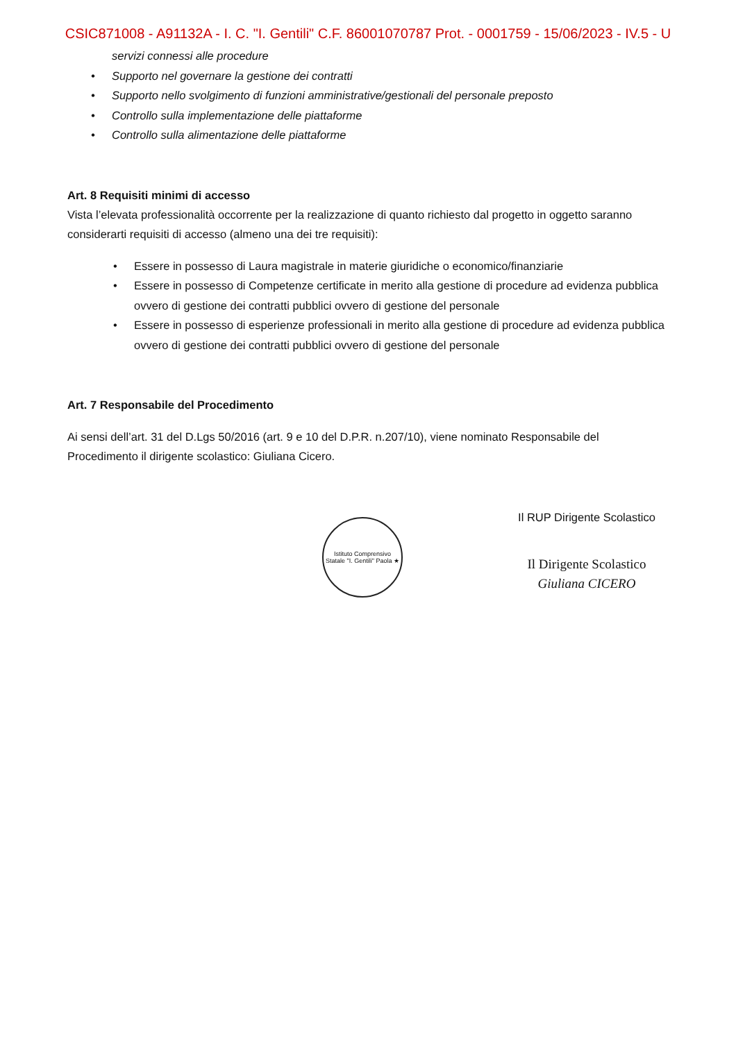CSIC871008 - A91132A - I. C. "I. Gentili" C.F. 86001070787 Prot. - 0001759 - 15/06/2023 - IV.5 - U
servizi connessi alle procedure
• Supporto nel governare la gestione dei contratti
• Supporto nello svolgimento di funzioni amministrative/gestionali del personale preposto
• Controllo sulla implementazione delle piattaforme
• Controllo sulla alimentazione delle piattaforme
Art. 8 Requisiti minimi di accesso
Vista l’elevata professionalità occorrente per la realizzazione di quanto richiesto dal progetto in oggetto saranno considerarti requisiti di accesso (almeno una dei tre requisiti):
• Essere in possesso di Laura magistrale in materie giuridiche o economico/finanziarie
• Essere in possesso di Competenze certificate in merito alla gestione di procedure ad evidenza pubblica ovvero di gestione dei contratti pubblici ovvero di gestione del personale
• Essere in possesso di esperienze professionali in merito alla gestione di procedure ad evidenza pubblica ovvero di gestione dei contratti pubblici ovvero di gestione del personale
Art. 7 Responsabile del Procedimento
Ai sensi dell’art. 31 del D.Lgs 50/2016 (art. 9 e 10 del D.P.R. n.207/10), viene nominato Responsabile del Procedimento il dirigente scolastico: Giuliana Cicero.
Istituto Comprensivo Statale "I. Gentili" Paola ★
Il RUP Dirigente Scolastico
Il Dirigente Scolastico
Giuliana CICERO